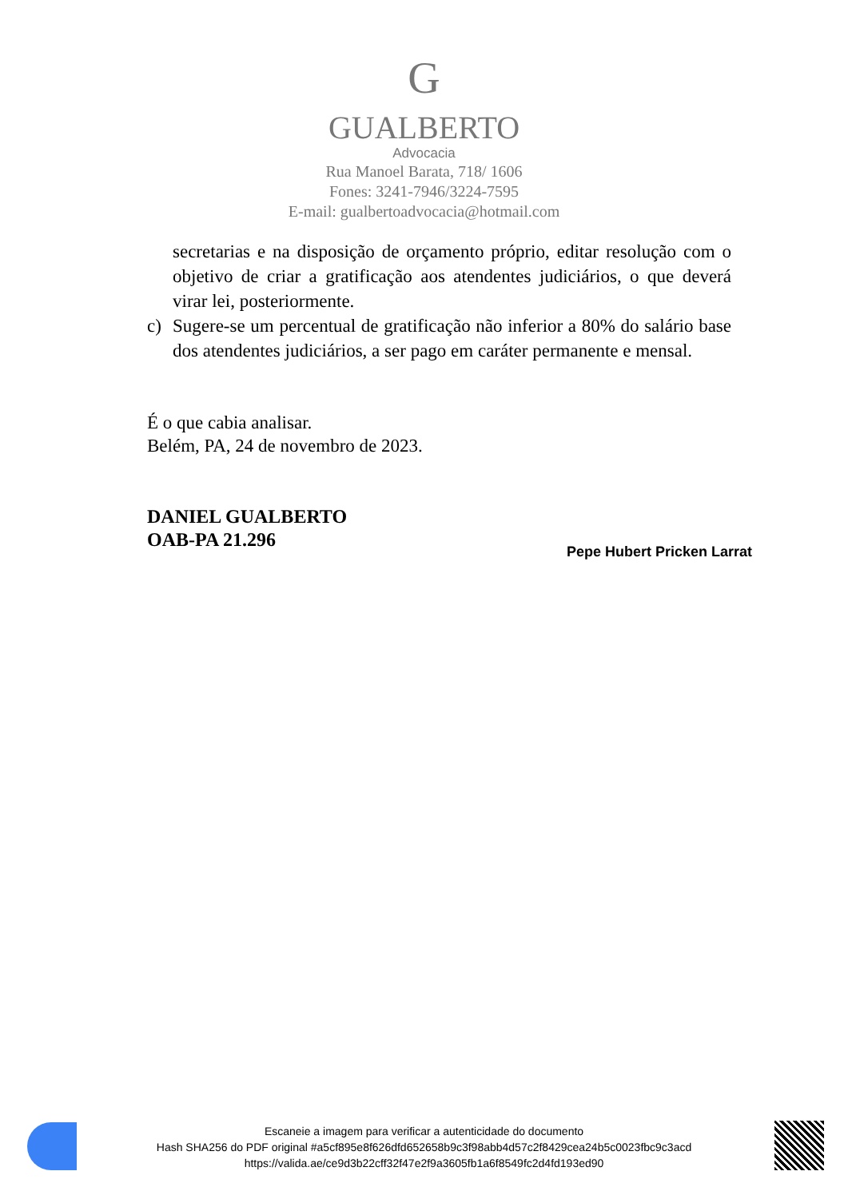G
GUALBERTO
Advocacia
Rua Manoel Barata, 718/ 1606
Fones: 3241-7946/3224-7595
E-mail: gualbertoadvocacia@hotmail.com
secretarias e na disposição de orçamento próprio, editar resolução com o objetivo de criar a gratificação aos atendentes judiciários, o que deverá virar lei, posteriormente.
c) Sugere-se um percentual de gratificação não inferior a 80% do salário base dos atendentes judiciários, a ser pago em caráter permanente e mensal.
É o que cabia analisar.
Belém, PA, 24 de novembro de 2023.
DANIEL GUALBERTO
OAB-PA 21.296
Pepe Hubert Pricken Larrat
Escaneie a imagem para verificar a autenticidade do documento
Hash SHA256 do PDF original #a5cf895e8f626dfd652658b9c3f98abb4d57c2f8429cea24b5c0023fbc9c3acd
https://valida.ae/ce9d3b22cff32f47e2f9a3605fb1a6f8549fc2d4fd193ed90